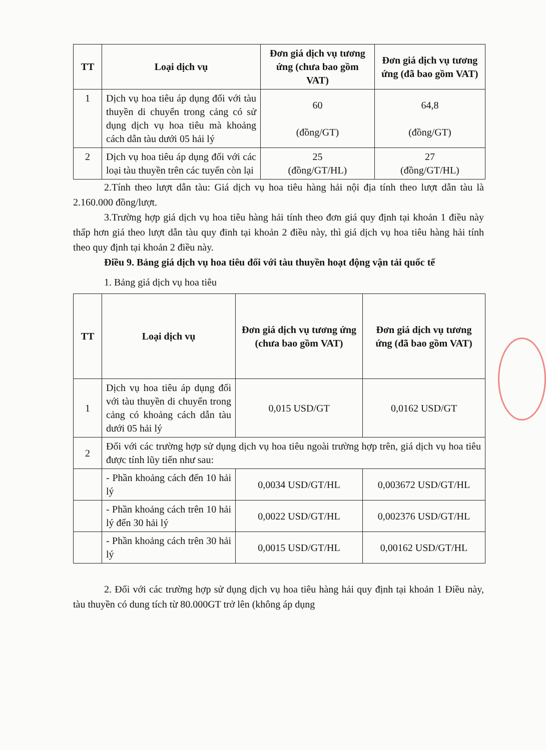| TT | Loại dịch vụ | Đơn giá dịch vụ tương ứng (chưa bao gồm VAT) | Đơn giá dịch vụ tương ứng (đã bao gồm VAT) |
| --- | --- | --- | --- |
| 1 | Dịch vụ hoa tiêu áp dụng đối với tàu thuyền di chuyển trong cảng có sử dụng dịch vụ hoa tiêu mà khoảng cách dẫn tàu dưới 05 hải lý | 60 (đồng/GT) | 64,8 (đồng/GT) |
| 2 | Dịch vụ hoa tiêu áp dụng đối với các loại tàu thuyền trên các tuyến còn lại | 25 (đồng/GT/HL) | 27 (đồng/GT/HL) |
2.Tính theo lượt dẫn tàu: Giá dịch vụ hoa tiêu hàng hải nội địa tính theo lượt dẫn tàu là 2.160.000 đồng/lượt.
3.Trường hợp giá dịch vụ hoa tiêu hàng hải tính theo đơn giá quy định tại khoản 1 điều này thấp hơn giá theo lượt dẫn tàu quy đinh tại khoản 2 điều này, thì giá dịch vụ hoa tiêu hàng hải tính theo quy định tại khoản 2 điều này.
Điều 9. Bảng giá dịch vụ hoa tiêu đối với tàu thuyền hoạt động vận tải quốc tế
1. Bảng giá dịch vụ hoa tiêu
| TT | Loại dịch vụ | Đơn giá dịch vụ tương ứng (chưa bao gồm VAT) | Đơn giá dịch vụ tương ứng (đã bao gồm VAT) |
| --- | --- | --- | --- |
| 1 | Dịch vụ hoa tiêu áp dụng đối với tàu thuyền di chuyển trong cảng có khoảng cách dẫn tàu dưới 05 hải lý | 0,015 USD/GT | 0,0162 USD/GT |
| 2 | Đối với các trường hợp sử dụng dịch vụ hoa tiêu ngoài trường hợp trên, giá dịch vụ hoa tiêu được tính lũy tiến như sau: | | |
| | - Phần khoảng cách đến 10 hải lý | 0,0034 USD/GT/HL | 0,003672 USD/GT/HL |
| | - Phần khoảng cách trên 10 hải lý đến 30 hải lý | 0,0022 USD/GT/HL | 0,002376 USD/GT/HL |
| | - Phần khoảng cách trên 30 hải lý | 0,0015 USD/GT/HL | 0,00162 USD/GT/HL |
2. Đối với các trường hợp sử dụng dịch vụ hoa tiêu hàng hải quy định tại khoản 1 Điều này, tàu thuyền có dung tích từ 80.000GT trở lên (không áp dụng